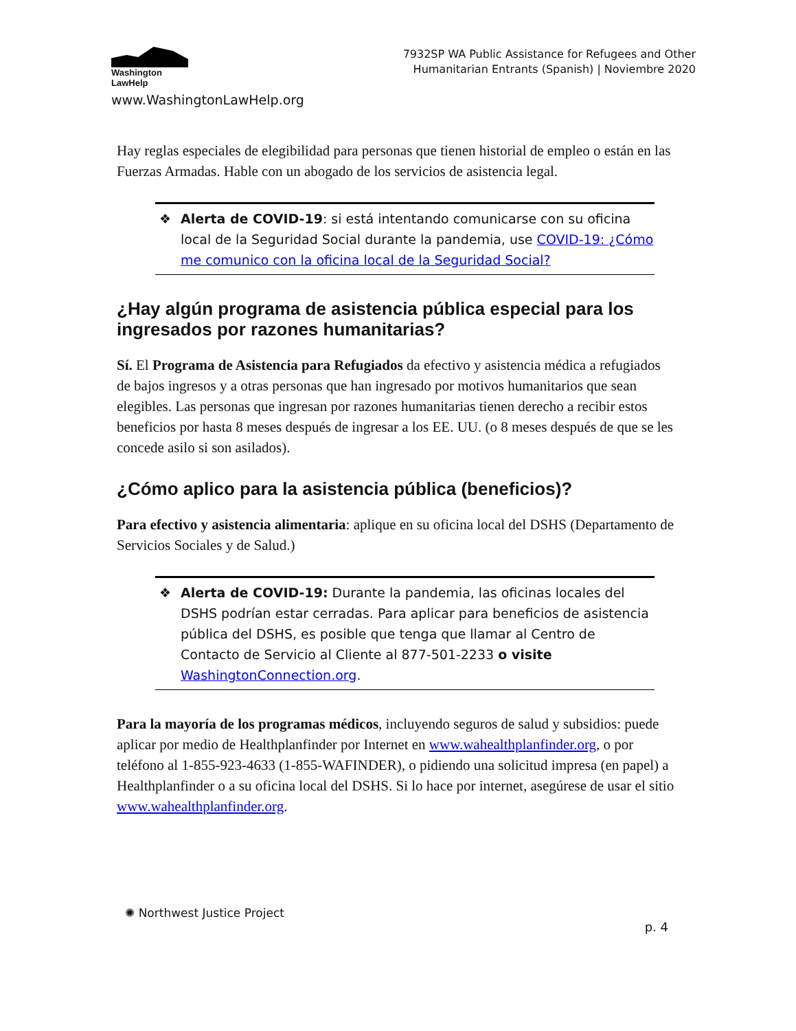Washington
LawHelp
www.WashingtonLawHelp.org
7932SP WA Public Assistance for Refugees and Other
Humanitarian Entrants (Spanish) | Noviembre 2020
Hay reglas especiales de elegibilidad para personas que tienen historial de empleo o están en las Fuerzas Armadas. Hable con un abogado de los servicios de asistencia legal.
❖ Alerta de COVID-19: si está intentando comunicarse con su oficina local de la Seguridad Social durante la pandemia, use COVID-19: ¿Cómo me comunico con la oficina local de la Seguridad Social?
¿Hay algún programa de asistencia pública especial para los ingresados por razones humanitarias?
Sí. El Programa de Asistencia para Refugiados da efectivo y asistencia médica a refugiados de bajos ingresos y a otras personas que han ingresado por motivos humanitarios que sean elegibles. Las personas que ingresan por razones humanitarias tienen derecho a recibir estos beneficios por hasta 8 meses después de ingresar a los EE. UU. (o 8 meses después de que se les concede asilo si son asilados).
¿Cómo aplico para la asistencia pública (beneficios)?
Para efectivo y asistencia alimentaria: aplique en su oficina local del DSHS (Departamento de Servicios Sociales y de Salud.)
❖ Alerta de COVID-19: Durante la pandemia, las oficinas locales del DSHS podrían estar cerradas. Para aplicar para beneficios de asistencia pública del DSHS, es posible que tenga que llamar al Centro de Contacto de Servicio al Cliente al 877-501-2233 o visite WashingtonConnection.org.
Para la mayoría de los programas médicos, incluyendo seguros de salud y subsidios: puede aplicar por medio de Healthplanfinder por Internet en www.wahealthplanfinder.org, o por teléfono al 1-855-923-4633 (1-855-WAFINDER), o pidiendo una solicitud impresa (en papel) a Healthplanfinder o a su oficina local del DSHS. Si lo hace por internet, asegúrese de usar el sitio www.wahealthplanfinder.org.
✺ Northwest Justice Project
p. 4